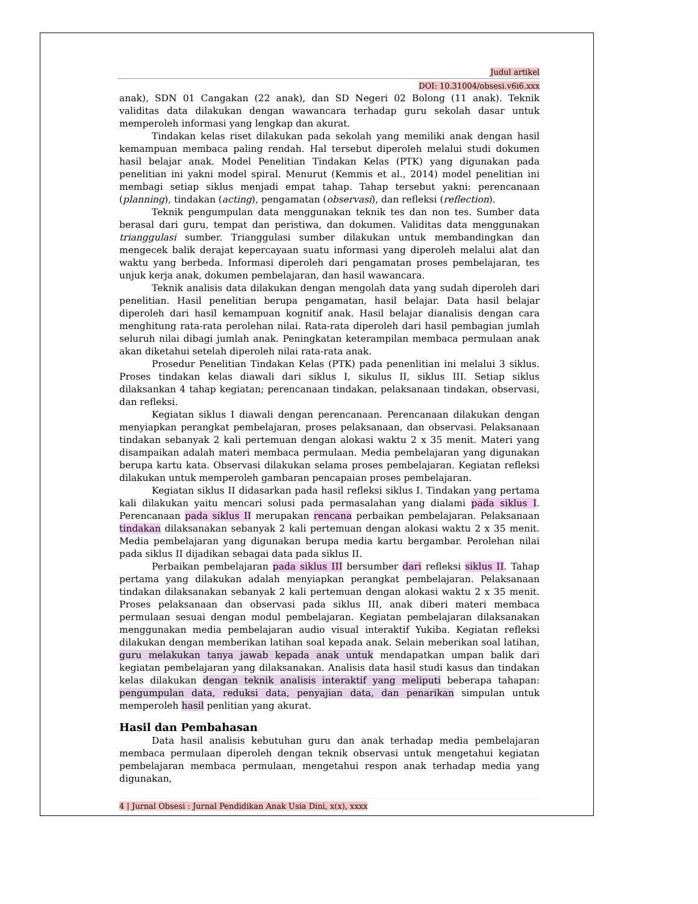Judul artikel
DOI: 10.31004/obsesi.v6i6.xxx
anak), SDN 01 Cangakan (22 anak), dan SD Negeri 02 Bolong (11 anak). Teknik validitas data dilakukan dengan wawancara terhadap guru sekolah dasar untuk memperoleh informasi yang lengkap dan akurat.
Tindakan kelas riset dilakukan pada sekolah yang memiliki anak dengan hasil kemampuan membaca paling rendah. Hal tersebut diperoleh melalui studi dokumen hasil belajar anak. Model Penelitian Tindakan Kelas (PTK) yang digunakan pada penelitian ini yakni model spiral. Menurut (Kemmis et al., 2014) model penelitian ini membagi setiap siklus menjadi empat tahap. Tahap tersebut yakni: perencanaan (planning), tindakan (acting), pengamatan (observasi), dan refleksi (reflection).
Teknik pengumpulan data menggunakan teknik tes dan non tes. Sumber data berasal dari guru, tempat dan peristiwa, dan dokumen. Validitas data menggunakan trianggulasi sumber. Trianggulasi sumber dilakukan untuk membandingkan dan mengecek balik derajat kepercayaan suatu informasi yang diperoleh melalui alat dan waktu yang berbeda. Informasi diperoleh dari pengamatan proses pembelajaran, tes unjuk kerja anak, dokumen pembelajaran, dan hasil wawancara.
Teknik analisis data dilakukan dengan mengolah data yang sudah diperoleh dari penelitian. Hasil penelitian berupa pengamatan, hasil belajar. Data hasil belajar diperoleh dari hasil kemampuan kognitif anak. Hasil belajar dianalisis dengan cara menghitung rata-rata perolehan nilai. Rata-rata diperoleh dari hasil pembagian jumlah seluruh nilai dibagi jumlah anak. Peningkatan keterampilan membaca permulaan anak akan diketahui setelah diperoleh nilai rata-rata anak.
Prosedur Penelitian Tindakan Kelas (PTK) pada penenlitian ini melalui 3 siklus. Proses tindakan kelas diawali dari siklus I, sikulus II, siklus III. Setiap siklus dilaksankan 4 tahap kegiatan; perencanaan tindakan, pelaksanaan tindakan, observasi, dan refleksi.
Kegiatan siklus I diawali dengan perencanaan. Perencanaan dilakukan dengan menyiapkan perangkat pembelajaran, proses pelaksanaan, dan observasi. Pelaksanaan tindakan sebanyak 2 kali pertemuan dengan alokasi waktu 2 x 35 menit. Materi yang disampaikan adalah materi membaca permulaan. Media pembelajaran yang digunakan berupa kartu kata. Observasi dilakukan selama proses pembelajaran. Kegiatan refleksi dilakukan untuk memperoleh gambaran pencapaian proses pembelajaran.
Kegiatan siklus II didasarkan pada hasil refleksi siklus I. Tindakan yang pertama kali dilakukan yaitu mencari solusi pada permasalahan yang dialami pada siklus I. Perencanaan pada siklus II merupakan rencana perbaikan pembelajaran. Pelaksanaan tindakan dilaksanakan sebanyak 2 kali pertemuan dengan alokasi waktu 2 x 35 menit. Media pembelajaran yang digunakan berupa media kartu bergambar. Perolehan nilai pada siklus II dijadikan sebagai data pada siklus II.
Perbaikan pembelajaran pada siklus III bersumber dari refleksi siklus II. Tahap pertama yang dilakukan adalah menyiapkan perangkat pembelajaran. Pelaksanaan tindakan dilaksanakan sebanyak 2 kali pertemuan dengan alokasi waktu 2 x 35 menit. Proses pelaksanaan dan observasi pada siklus III, anak diberi materi membaca permulaan sesuai dengan modul pembelajaran. Kegiatan pembelajaran dilaksanakan menggunakan media pembelajaran audio visual interaktif Yukiba. Kegiatan refleksi dilakukan dengan memberikan latihan soal kepada anak. Selain meberikan soal latihan, guru melakukan tanya jawab kepada anak untuk mendapatkan umpan balik dari kegiatan pembelajaran yang dilaksanakan. Analisis data hasil studi kasus dan tindakan kelas dilakukan dengan teknik analisis interaktif yang meliputi beberapa tahapan: pengumpulan data, reduksi data, penyajian data, dan penarikan simpulan untuk memperoleh hasil penlitian yang akurat.
Hasil dan Pembahasan
Data hasil analisis kebutuhan guru dan anak terhadap media pembelajaran membaca permulaan diperoleh dengan teknik observasi untuk mengetahui kegiatan pembelajaran membaca permulaan, mengetahui respon anak terhadap media yang digunakan,
4 | Jurnal Obsesi : Jurnal Pendidikan Anak Usia Dini, x(x), xxxx